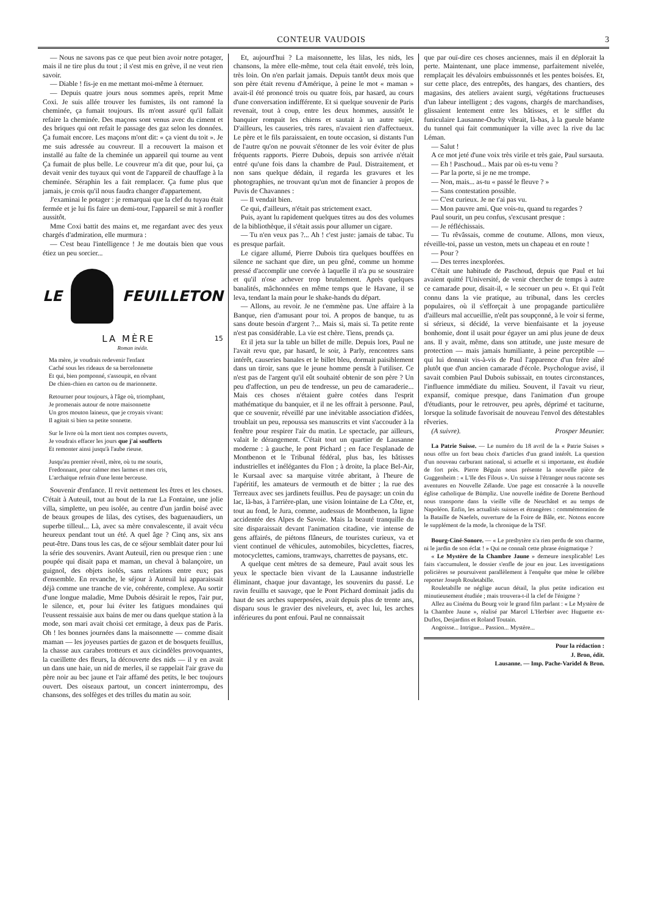CONTEUR VAUDOIS 3
— Nous ne savons pas ce que peut bien avoir notre potager, mais il ne tire plus du tout ; il s'est mis en grève, il ne veut rien savoir.
— Diable ! fis-je en me mettant moi-même à éternuer.
— Depuis quatre jours nous sommes après, reprit Mme Coxi. Je suis allée trouver les fumistes, ils ont ramoné la cheminée, ça fumait toujours. Ils m'ont assuré qu'il fallait refaire la cheminée. Des maçons sont venus avec du ciment et des briques qui ont refait le passage des gaz selon les données. Ça fumait encore. Les maçons m'ont dit: « ça vient du toit ». Je me suis adressée au couvreur. Il a recouvert la maison et installé au faîte de la cheminée un appareil qui tourne au vent Ça fumait de plus belle. Le couvreur m'a dit que, pour lui, ça devait venir des tuyaux qui vont de l'appareil de chauffage à la cheminée. Séraphin les a fait remplacer. Ça fume plus que jamais, je crois qu'il nous faudra changer d'appartement.
J'examinai le potager : je remarquai que la clef du tuyau était fermée et je lui fis faire un demi-tour, l'appareil se mit à ronfler aussitôt.
Mme Coxi battit des mains et, me regardant avec des yeux chargés d'admiration, elle murmura :
— C'est beau l'intelligence ! Je me doutais bien que vous étiez un peu sorcier...
LE FEUILLETON
LA MÈRE 15
Roman inédit.
Ma mère, je voudrais redevenir l'enfant
Caché sous les rideaux de sa bercelonnette
Et qui, bien pomponné, s'assoupit, en rêvant
De chien-chien en carton ou de marionnette.
Retourner pour toujours, à l'âge où, triomphant,
Je promenais autour de notre maisonnette
Un gros mouton laineux, que je croyais vivant:
Il agitait si bien sa petite sonnette.
Sur le livre où la mort tient nos comptes ouverts,
Je voudrais effacer les jours que j'ai soufferts
Et remonter ainsi jusqu'à l'aube rieuse.
Jusqu'au premier réveil, mère, où tu me souris,
Fredonnant, pour calmer mes larmes et mes cris,
L'archaïque refrain d'une lente berceuse.
Souvenir d'enfance. Il revit nettement les êtres et les choses. C'était à Auteuil, tout au bout de la rue La Fontaine, une jolie villa, simplette, un peu isolée, au centre d'un jardin boisé avec de beaux groupes de lilas, des cytises, des baguenaudiers, un superbe tilleul... Là, avec sa mère convalescente, il avait vécu heureux pendant tout un été. A quel âge ? Cinq ans, six ans peut-être. Dans tous les cas, de ce séjour semblait dater pour lui la série des souvenirs. Avant Auteuil, rien ou presque rien : une poupée qui disait papa et maman, un cheval à balançoire, un guignol, des objets isolés, sans relations entre eux; pas d'ensemble. En revanche, le séjour à Auteuil lui apparaissait déjà comme une tranche de vie, cohérente, complexe. Au sortir d'une longue maladie, Mme Dubois désirait le repos, l'air pur, le silence, et, pour lui éviter les fatigues mondaines qui l'eussent ressaisie aux bains de mer ou dans quelque station à la mode, son mari avait choisi cet ermitage, à deux pas de Paris. Oh ! les bonnes journées dans la maisonnette — comme disait maman — les joyeuses parties de gazon et de bosquets feuillus, la chasse aux carabes trotteurs et aux cicindèles provoquantes, la cueillette des fleurs, la découverte des nids — il y en avait un dans une haie, un nid de merles, il se rappelait l'air grave du père noir au bec jaune et l'air affamé des petits, le bec toujours ouvert. Des oiseaux partout, un concert ininterrompu, des chansons, des solfèges et des trilles du matin au soir.
Et, aujourd'hui ? La maisonnette, les lilas, les nids, les chansons, la mère elle-même, tout cela était envolé, très loin, très loin. On n'en parlait jamais. Depuis tantôt deux mois que son père était revenu d'Amérique, à peine le mot « maman » avait-il été prononcé trois ou quatre fois, par hasard, au cours d'une conversation indifférente. Et si quelque souvenir de Paris revenait, tout à coup, entre les deux hommes, aussitôt le banquier rompait les chiens et sautait à un autre sujet. D'ailleurs, les causeries, très rares, n'avaient rien d'affectueux. Le père et le fils paraissaient, en toute occasion, si distants l'un de l'autre qu'on ne pouvait s'étonner de les voir éviter de plus fréquents rapports. Pierre Dubois, depuis son arrivée n'était entré qu'une fois dans la chambre de Paul. Distraitement, et non sans quelque dédain, il regarda les gravures et les photographies, ne trouvant qu'un mot de financier à propos de Puvis de Chavannes :
— Il vendait bien.
Ce qui, d'ailleurs, n'était pas strictement exact.
Puis, ayant lu rapidement quelques titres au dos des volumes de la bibliothèque, il s'était assis pour allumer un cigare.
— Tu n'en veux pas ?... Ah ! c'est juste: jamais de tabac. Tu es presque parfait.
Le cigare allumé, Pierre Dubois tira quelques bouffées en silence ne sachant que dire, un peu gêné, comme un homme pressé d'accomplir une corvée à laquelle il n'a pu se soustraire et qu'il n'ose achever trop brutalement. Après quelques banalités, mâchonnées en même temps que le Havane, il se leva, tendant la main pour le shake-hands du départ.
— Allons, au revoir. Je ne t'emmène pas. Une affaire à la Banque, rien d'amusant pour toi. A propos de banque, tu as sans doute besoin d'argent ?... Mais si, mais si. Ta petite rente n'est pas considérable. La vie est chère. Tiens, prends ça.
Et il jeta sur la table un billet de mille. Depuis lors, Paul ne l'avait revu que, par hasard, le soir, à Parly, rencontres sans intérêt, causeries banales et le billet bleu, dormait paisiblement dans un tiroir, sans que le jeune homme pensât à l'utiliser. Ce n'est pas de l'argent qu'il eût souhaité obtenir de son père ? Un peu d'affection, un peu de tendresse, un peu de camaraderie... Mais ces choses n'étaient guère cotées dans l'esprit mathématique du banquier, et il ne les offrait à personne. Paul, que ce souvenir, réveillé par une inévitable association d'idées, troublait un peu, repoussa ses manuscrits et vint s'accouder à la fenêtre pour respirer l'air du matin. Le spectacle, par ailleurs, valait le dérangement. C'était tout un quartier de Lausanne moderne : à gauche, le pont Pichard ; en face l'esplanade de Montbenon et le Tribunal fédéral, plus bas, les bâtisses industrielles et inélégantes du Flon ; à droite, la place Bel-Air, le Kursaal avec sa marquise vitrée abritant, à l'heure de l'apéritif, les amateurs de vermouth et de bitter ; la rue des Terreaux avec ses jardinets feuillus. Peu de paysage: un coin du lac, là-bas, à l'arrière-plan, une vision lointaine de La Côte, et, tout au fond, le Jura, comme, audessus de Montbenon, la ligne accidentée des Alpes de Savoie. Mais la beauté tranquille du site disparaissait devant l'animation citadine, vie intense de gens affairés, de piétons flâneurs, de touristes curieux, va et vient continuel de véhicules, automobiles, bicyclettes, fiacres, motocyclettes, camions, tramways, charrettes de paysans, etc.
A quelque cent mètres de sa demeure, Paul avait sous les yeux le spectacle bien vivant de la Lausanne industrielle éliminant, chaque jour davantage, les souvenirs du passé. Le ravin feuillu et sauvage, que le Pont Pichard dominait jadis du haut de ses arches superposées, avait depuis plus de trente ans, disparu sous le gravier des niveleurs, et, avec lui, les arches inférieures du pont enfoui. Paul ne connaissait
que par ouï-dire ces choses anciennes, mais il en déplorait la perte. Maintenant, une place immense, parfaitement nivelée, remplaçait les dévaloirs embuissonnés et les pentes boisées. Et, sur cette place, des entrepôts, des hangars, des chantiers, des magasins, des ateliers avaient surgi, végétations fructueuses d'un labeur intelligent ; des vagons, chargés de marchandises, glissaient lentement entre les bâtisses, et le sifflet du funiculaire Lausanne-Ouchy vibrait, là-bas, à la gueule béante du tunnel qui fait communiquer la ville avec la rive du lac Léman.
— Salut !
A ce mot jeté d'une voix très virile et très gaie, Paul sursauta.
— Eh ! Paschoud... Mais par où es-tu venu ?
— Par la porte, si je ne me trompe.
— Non, mais... as-tu « passé le fleuve ? »
— Sans contestation possible.
— C'est curieux. Je ne t'ai pas vu.
— Mon pauvre ami. Que vois-tu, quand tu regardes ?
Paul sourit, un peu confus, s'excusant presque :
— Je réfléchissais.
— Tu rêvâssais, comme de coutume. Allons, mon vieux, réveille-toi, passe un veston, mets un chapeau et en route !
— Pour ?
— Des terres inexplorées.
C'était une habitude de Paschoud, depuis que Paul et lui avaient quitté l'Université, de venir chercher de temps à autre ce camarade pour, disait-il, « le secouer un peu ». Et qui l'eût connu dans la vie pratique, au tribunal, dans les cercles populaires, où il s'efforçait à une propagande particulière d'ailleurs mal accueillie, n'eût pas soupçonné, à le voir si ferme, si sérieux, si décidé, la verve bienfaisante et la joyeuse bonhomie, dont il usait pour égayer un ami plus jeune de deux ans. Il y avait, même, dans son attitude, une juste mesure de protection — mais jamais humiliante, à peine perceptible — qui lui donnait vis-à-vis de Paul l'apparence d'un frère aîné plutôt que d'un ancien camarade d'école. Psychologue avisé, il savait combien Paul Dubois subissait, en toutes circonstances, l'influence immédiate du milieu. Souvent, il l'avait vu rieur, expansif, comique presque, dans l'animation d'un groupe d'étudiants, pour le retrouver, peu après, déprimé et taciturne, lorsque la solitude favorisait de nouveau l'envol des détestables rêveries.
(A suivre). Prosper Meunier.
La Patrie Suisse. — Le numéro du 18 avril de la « Patrie Suises » nous offre un fort beau choix d'articles d'un grand intérêt. La question d'un nouveau carburant national, si actuelle et si importante, est étudiée de fort près. Pierre Béguin nous présente la nouvelle pièce de Guggenheim : « L'Ile des Filous ». Un suisse à l'étranger nous raconte ses aventures en Nouvelle Zélande. Une page est consacrée à la nouvelle église catholique de Bümpliz. Une nouvelle inédite de Dorette Berthoud nous transporte dans la vieille ville de Neuchâtel et au temps de Napoléon. Enfin, les actualités suisses et étrangères : commémoration de la Bataille de Naefels, ouverture de la Foire de Bâle, etc. Notons encore le supplément de la mode, la chronique de la TSF.
Bourg-Ciné-Sonore. — « Le presbytère n'a rien perdu de son charme, ni le jardin de son éclat ! » Qui ne connaît cette phrase énigmatique ?
« Le Mystère de la Chambre Jaune » demeure inexplicable! Les faits s'accumulent, le dossier s'enfle de jour en jour. Les investigations policières se poursuivent parallèlement à l'enquête que mène le célèbre reporter Joseph Rouletabille.
Rouletabille ne néglige aucun détail, la plus petite indication est minutieusement étudiée ; mais trouvera-t-il la clef de l'énigme ?
Allez au Cinéma du Bourg voir le grand film parlant : « Le Mystère de la Chambre Jaune », réalisé par Marcel L'Herbier avec Huguette ex-Duflos, Desjardins et Roland Toutain.
Angoisse... Intrigue... Passion... Mystère...
Pour la rédaction :
J. Bron, édit.
Lausanne. — Imp. Pache-Varidel & Bron.